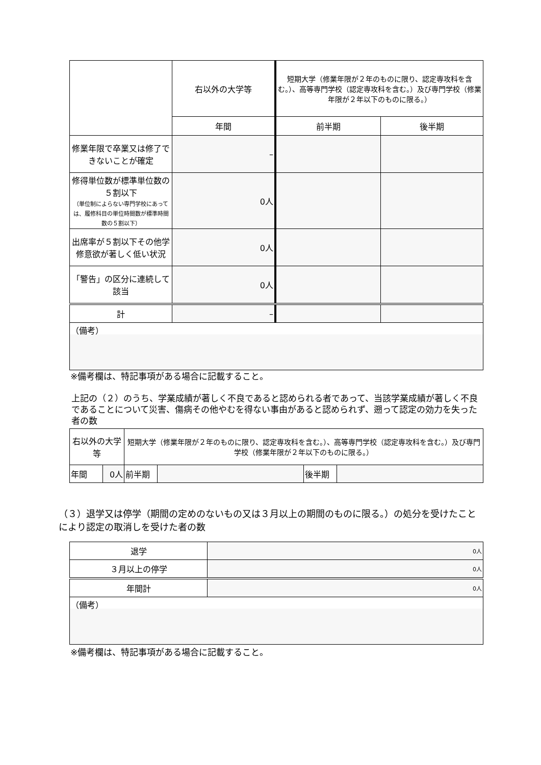| | 右以外の大学等 | 短期大学（修業年限が２年のものに限り、認定専攻科を含む。）、高等専門学校（認定専攻科を含む。）及び専門学校（修業年限が２年以下のものに限る。） | |
| | 年間 | 前半期 | 後半期 |
| 修業年限で卒業又は修了できないことが確定 | – | | |
| 修得単位数が標準単位数の５割以下 （単位制によらない専門学校にあっては、履修科目の単位時間数が標準時間数の５割以下） | 0人 | | |
| 出席率が５割以下その他学修意欲が著しく低い状況 | 0人 | | |
| 「警告」の区分に連続して該当 | 0人 | | |
| 計 | – | | |
| （備考） | | | |
※備考欄は、特記事項がある場合に記載すること。
上記の（２）のうち、学業成績が著しく不良であると認められる者であって、当該学業成績が著しく不良であることについて災害、傷病その他やむを得ない事由があると認められず、遡って認定の効力を失った者の数
| 右以外の大学等 | | 短期大学（修業年限が２年のものに限り、認定専攻科を含む。）、高等専門学校（認定専攻科を含む。）及び専門学校（修業年限が２年以下のものに限る。） | | | |
| 年間 | 0人 | 前半期 | | 後半期 | |
（３）退学又は停学（期間の定めのないもの又は３月以上の期間のものに限る。）の処分を受けたことにより認定の取消しを受けた者の数
| 退学 | 0人 |
| ３月以上の停学 | 0人 |
| 年間計 | 0人 |
| （備考） | |
※備考欄は、特記事項がある場合に記載すること。